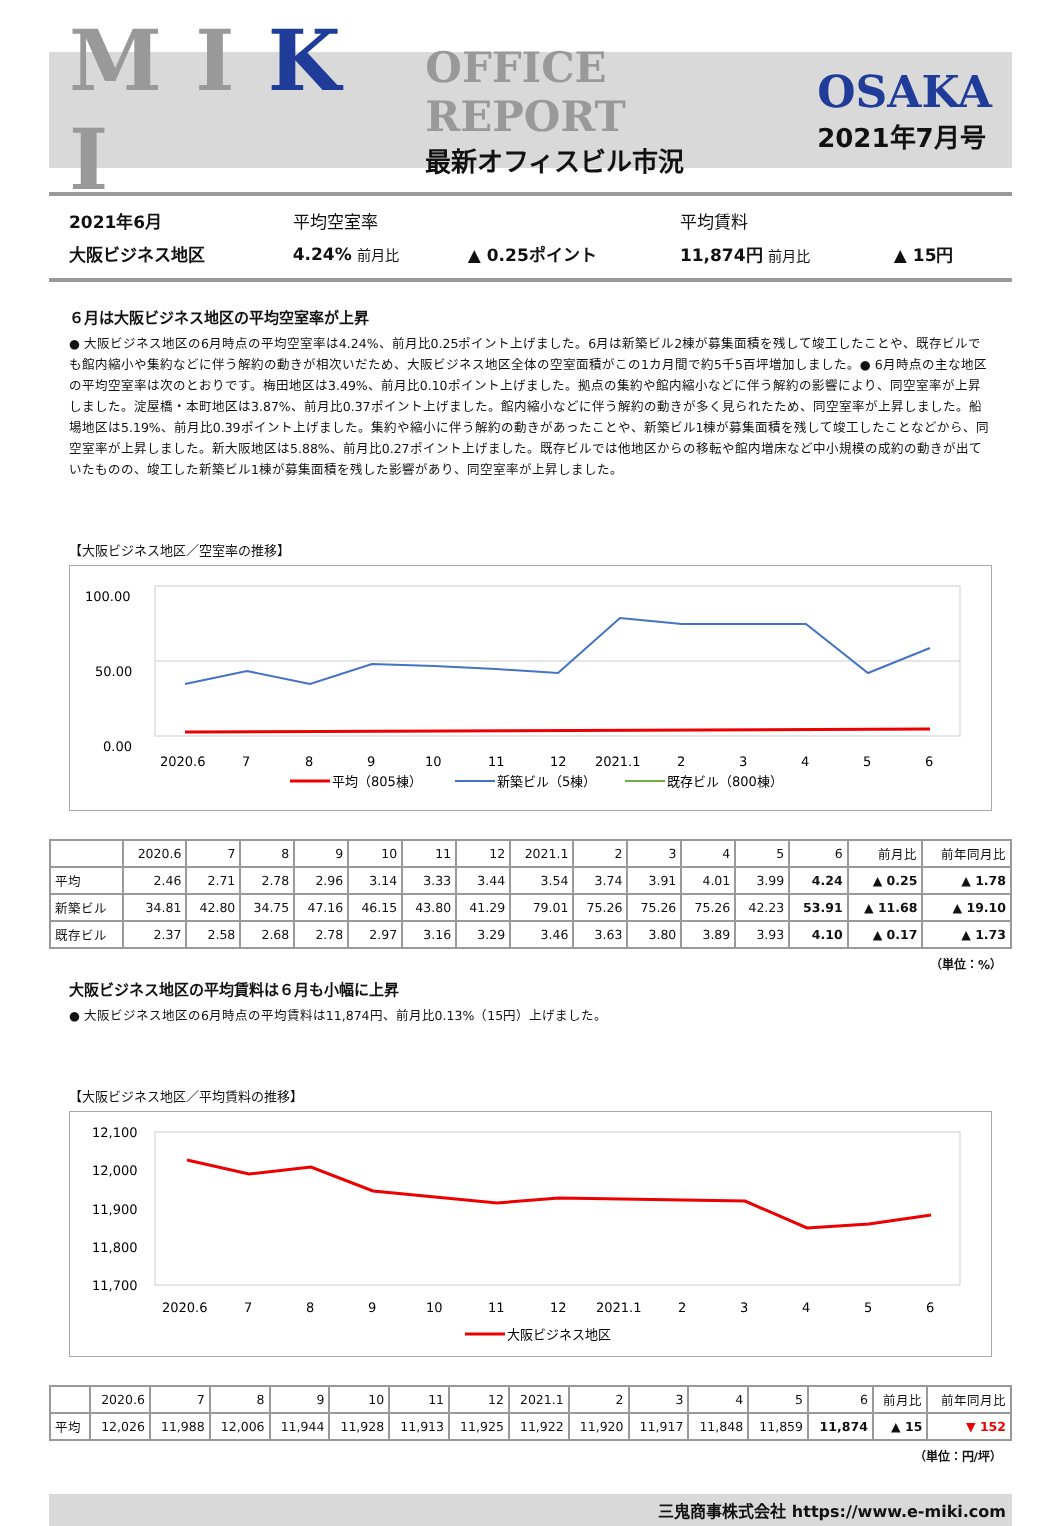M I K I
OFFICE REPORT
最新オフィスビル市況
OSAKA
2021年7月号
| 2021年6月 | 平均空室率 | | 平均賃料 | |
| 大阪ビジネス地区 | 4.24% 前月比 | ▲ 0.25ポイント | 11,874円 前月比 | ▲ 15円 |
６月は大阪ビジネス地区の平均空室率が上昇
● 大阪ビジネス地区の6月時点の平均空室率は4.24%、前月比0.25ポイント上げました。6月は新築ビル2棟が募集面積を残して竣工したことや、既存ビルでも館内縮小や集約などに伴う解約の動きが相次いだため、大阪ビジネス地区全体の空室面積がこの1カ月間で約5千5百坪増加しました。● 6月時点の主な地区の平均空室率は次のとおりです。梅田地区は3.49%、前月比0.10ポイント上げました。拠点の集約や館内縮小などに伴う解約の影響により、同空室率が上昇しました。淀屋橋・本町地区は3.87%、前月比0.37ポイント上げました。館内縮小などに伴う解約の動きが多く見られたため、同空室率が上昇しました。船場地区は5.19%、前月比0.39ポイント上げました。集約や縮小に伴う解約の動きがあったことや、新築ビル1棟が募集面積を残して竣工したことなどから、同空室率が上昇しました。新大阪地区は5.88%、前月比0.27ポイント上げました。既存ビルでは他地区からの移転や館内増床など中小規模の成約の動きが出ていたものの、竣工した新築ビル1棟が募集面積を残した影響があり、同空室率が上昇しました。
【大阪ビジネス地区／空室率の推移】
100.00
50.00
0.00
2020.6
7
8
9
10
11
12
2021.1
2
3
4
5
6
平均（805棟）
新築ビル（5棟）
既存ビル（800棟）
| | 2020.6 | 7 | 8 | 9 | 10 | 11 | 12 | 2021.1 | 2 | 3 | 4 | 5 | 6 | 前月比 | 前年同月比 |
| --- | --- | --- | --- | --- | --- | --- | --- | --- | --- | --- | --- | --- | --- | --- | --- |
| 平均 | 2.46 | 2.71 | 2.78 | 2.96 | 3.14 | 3.33 | 3.44 | 3.54 | 3.74 | 3.91 | 4.01 | 3.99 | 4.24 | ▲ 0.25 | ▲ 1.78 |
| 新築ビル | 34.81 | 42.80 | 34.75 | 47.16 | 46.15 | 43.80 | 41.29 | 79.01 | 75.26 | 75.26 | 75.26 | 42.23 | 53.91 | ▲ 11.68 | ▲ 19.10 |
| 既存ビル | 2.37 | 2.58 | 2.68 | 2.78 | 2.97 | 3.16 | 3.29 | 3.46 | 3.63 | 3.80 | 3.89 | 3.93 | 4.10 | ▲ 0.17 | ▲ 1.73 |
（単位：%）
大阪ビジネス地区の平均賃料は６月も小幅に上昇
● 大阪ビジネス地区の6月時点の平均賃料は11,874円、前月比0.13%（15円）上げました。
【大阪ビジネス地区／平均賃料の推移】
12,100
12,000
11,900
11,800
11,700
2020.6
7
8
9
10
11
12
2021.1
2
3
4
5
6
大阪ビジネス地区
| | 2020.6 | 7 | 8 | 9 | 10 | 11 | 12 | 2021.1 | 2 | 3 | 4 | 5 | 6 | 前月比 | 前年同月比 |
| --- | --- | --- | --- | --- | --- | --- | --- | --- | --- | --- | --- | --- | --- | --- | --- |
| 平均 | 12,026 | 11,988 | 12,006 | 11,944 | 11,928 | 11,913 | 11,925 | 11,922 | 11,920 | 11,917 | 11,848 | 11,859 | 11,874 | ▲ 15 | ▼ 152 |
（単位：円/坪）
三鬼商事株式会社 https://www.e-miki.com